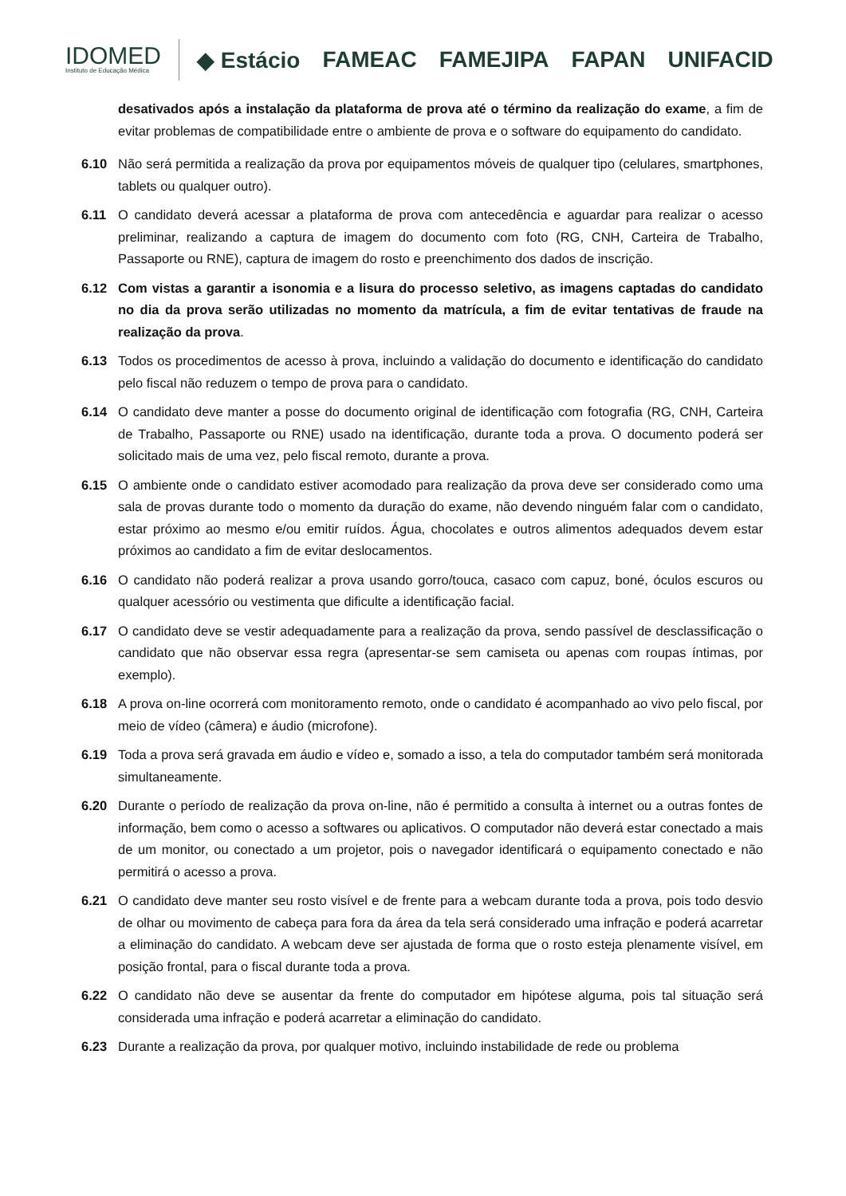IDOMED
Instituto de Educação Médica
◆ Estácio FAMEAC FAMEJIPA FAPAN UNIFACID
desativados após a instalação da plataforma de prova até o término da realização do exame, a fim de evitar problemas de compatibilidade entre o ambiente de prova e o software do equipamento do candidato.
6.10 Não será permitida a realização da prova por equipamentos móveis de qualquer tipo (celulares, smartphones, tablets ou qualquer outro).
6.11 O candidato deverá acessar a plataforma de prova com antecedência e aguardar para realizar o acesso preliminar, realizando a captura de imagem do documento com foto (RG, CNH, Carteira de Trabalho, Passaporte ou RNE), captura de imagem do rosto e preenchimento dos dados de inscrição.
6.12 Com vistas a garantir a isonomia e a lisura do processo seletivo, as imagens captadas do candidato no dia da prova serão utilizadas no momento da matrícula, a fim de evitar tentativas de fraude na realização da prova.
6.13 Todos os procedimentos de acesso à prova, incluindo a validação do documento e identificação do candidato pelo fiscal não reduzem o tempo de prova para o candidato.
6.14 O candidato deve manter a posse do documento original de identificação com fotografia (RG, CNH, Carteira de Trabalho, Passaporte ou RNE) usado na identificação, durante toda a prova. O documento poderá ser solicitado mais de uma vez, pelo fiscal remoto, durante a prova.
6.15 O ambiente onde o candidato estiver acomodado para realização da prova deve ser considerado como uma sala de provas durante todo o momento da duração do exame, não devendo ninguém falar com o candidato, estar próximo ao mesmo e/ou emitir ruídos. Água, chocolates e outros alimentos adequados devem estar próximos ao candidato a fim de evitar deslocamentos.
6.16 O candidato não poderá realizar a prova usando gorro/touca, casaco com capuz, boné, óculos escuros ou qualquer acessório ou vestimenta que dificulte a identificação facial.
6.17 O candidato deve se vestir adequadamente para a realização da prova, sendo passível de desclassificação o candidato que não observar essa regra (apresentar-se sem camiseta ou apenas com roupas íntimas, por exemplo).
6.18 A prova on-line ocorrerá com monitoramento remoto, onde o candidato é acompanhado ao vivo pelo fiscal, por meio de vídeo (câmera) e áudio (microfone).
6.19 Toda a prova será gravada em áudio e vídeo e, somado a isso, a tela do computador também será monitorada simultaneamente.
6.20 Durante o período de realização da prova on-line, não é permitido a consulta à internet ou a outras fontes de informação, bem como o acesso a softwares ou aplicativos. O computador não deverá estar conectado a mais de um monitor, ou conectado a um projetor, pois o navegador identificará o equipamento conectado e não permitirá o acesso a prova.
6.21 O candidato deve manter seu rosto visível e de frente para a webcam durante toda a prova, pois todo desvio de olhar ou movimento de cabeça para fora da área da tela será considerado uma infração e poderá acarretar a eliminação do candidato. A webcam deve ser ajustada de forma que o rosto esteja plenamente visível, em posição frontal, para o fiscal durante toda a prova.
6.22 O candidato não deve se ausentar da frente do computador em hipótese alguma, pois tal situação será considerada uma infração e poderá acarretar a eliminação do candidato.
6.23 Durante a realização da prova, por qualquer motivo, incluindo instabilidade de rede ou problema